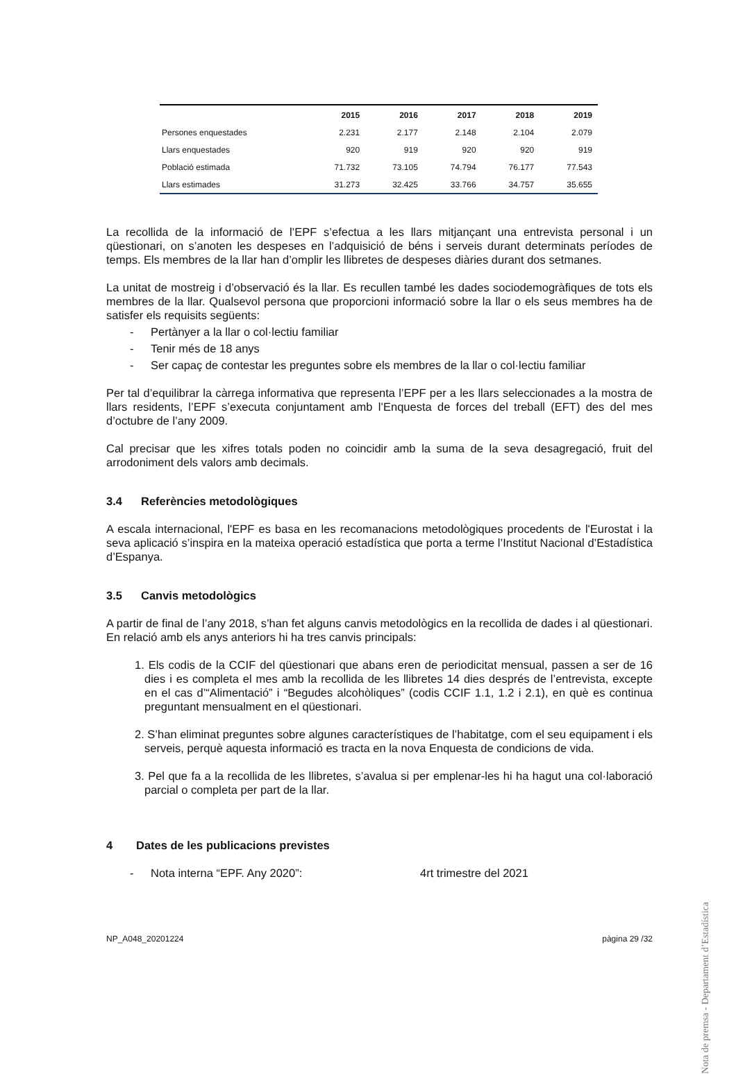| | 2015 | 2016 | 2017 | 2018 | 2019 |
| --- | --- | --- | --- | --- | --- |
| Persones enquestades | 2.231 | 2.177 | 2.148 | 2.104 | 2.079 |
| Llars enquestades | 920 | 919 | 920 | 920 | 919 |
| Població estimada | 71.732 | 73.105 | 74.794 | 76.177 | 77.543 |
| Llars estimades | 31.273 | 32.425 | 33.766 | 34.757 | 35.655 |
La recollida de la informació de l’EPF s’efectua a les llars mitjançant una entrevista personal i un qüestionari, on s’anoten les despeses en l’adquisició de béns i serveis durant determinats períodes de temps. Els membres de la llar han d’omplir les llibretes de despeses diàries durant dos setmanes.
La unitat de mostreig i d’observació és la llar. Es recullen també les dades sociodemogràfiques de tots els membres de la llar. Qualsevol persona que proporcioni informació sobre la llar o els seus membres ha de satisfer els requisits següents:
- Pertànyer a la llar o col·lectiu familiar
- Tenir més de 18 anys
- Ser capaç de contestar les preguntes sobre els membres de la llar o col·lectiu familiar
Per tal d’equilibrar la càrrega informativa que representa l’EPF per a les llars seleccionades a la mostra de llars residents, l’EPF s’executa conjuntament amb l’Enquesta de forces del treball (EFT) des del mes d’octubre de l’any 2009.
Cal precisar que les xifres totals poden no coincidir amb la suma de la seva desagregació, fruit del arrodoniment dels valors amb decimals.
3.4 Referències metodològiques
A escala internacional, l'EPF es basa en les recomanacions metodològiques procedents de l'Eurostat i la seva aplicació s’inspira en la mateixa operació estadística que porta a terme l’Institut Nacional d’Estadística d’Espanya.
3.5 Canvis metodològics
A partir de final de l’any 2018, s’han fet alguns canvis metodològics en la recollida de dades i al qüestionari. En relació amb els anys anteriors hi ha tres canvis principals:
1. Els codis de la CCIF del qüestionari que abans eren de periodicitat mensual, passen a ser de 16 dies i es completa el mes amb la recollida de les llibretes 14 dies després de l’entrevista, excepte en el cas d’“Alimentació” i “Begudes alcohòliques” (codis CCIF 1.1, 1.2 i 2.1), en què es continua preguntant mensualment en el qüestionari.
2. S’han eliminat preguntes sobre algunes característiques de l’habitatge, com el seu equipament i els serveis, perquè aquesta informació es tracta en la nova Enquesta de condicions de vida.
3. Pel que fa a la recollida de les llibretes, s’avalua si per emplenar-les hi ha hagut una col·laboració parcial o completa per part de la llar.
4 Dates de les publicacions previstes
- Nota interna “EPF. Any 2020”: 4rt trimestre del 2021
NP_A048_20201224 pàgina 29 /32
Nota de premsa - Departament d’Estadística